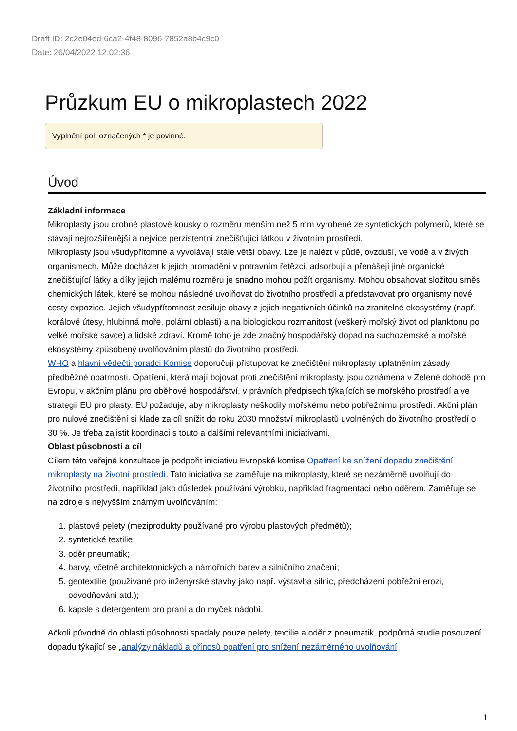Draft ID: 2c2e04ed-6ca2-4f48-8096-7852a8b4c9c0
Date: 26/04/2022 12:02:36
Průzkum EU o mikroplastech 2022
Vyplnění polí označených * je povinné.
Úvod
Základní informace
Mikroplasty jsou drobné plastové kousky o rozměru menším než 5 mm vyrobené ze syntetických polymerů, které se stávají nejrozšířenější a nejvíce perzistentní znečišťující látkou v životním prostředí.
Mikroplasty jsou všudypřítomné a vyvolávají stále větší obavy. Lze je nalézt v půdě, ovzduší, ve vodě a v živých organismech. Může docházet k jejich hromadění v potravním řetězci, adsorbují a přenášejí jiné organické znečišťující látky a díky jejich malému rozměru je snadno mohou požít organismy. Mohou obsahovat složitou směs chemických látek, které se mohou následně uvolňovat do životního prostředí a představovat pro organismy nové cesty expozice. Jejich všudypřítomnost zesiluje obavy z jejich negativních účinků na zranitelné ekosystémy (např. korálové útesy, hlubinná moře, polární oblasti) a na biologickou rozmanitost (veškerý mořský život od planktonu po velké mořské savce) a lidské zdraví. Kromě toho je zde značný hospodářský dopad na suchozemské a mořské ekosystémy způsobený uvolňováním plastů do životního prostředí.
WHO a hlavní vědečtí poradci Komise doporučují přistupovat ke znečištění mikroplasty uplatněním zásady předběžné opatrnosti. Opatření, která mají bojovat proti znečištění mikroplasty, jsou oznámena v Zelené dohodě pro Evropu, v akčním plánu pro oběhové hospodářství, v právních předpisech týkajících se mořského prostředí a ve strategii EU pro plasty. EU požaduje, aby mikroplasty neškodily mořskému nebo pobřežnímu prostředí. Akční plán pro nulové znečištění si klade za cíl snížit do roku 2030 množství mikroplastů uvolněných do životního prostředí o 30 %. Je třeba zajistit koordinaci s touto a dalšími relevantními iniciativami.
Oblast působnosti a cíl
Cílem této veřejné konzultace je podpořit iniciativu Evropské komise Opatření ke snížení dopadu znečištění mikroplasty na životní prostředí. Tato iniciativa se zaměřuje na mikroplasty, které se nezáměrně uvolňují do životního prostředí, například jako důsledek používání výrobku, například fragmentací nebo oděrem. Zaměřuje se na zdroje s nejvyšším známým uvolňováním:
1. plastové pelety (meziprodukty používané pro výrobu plastových předmětů);
2. syntetické textilie;
3. oděr pneumatik;
4. barvy, včetně architektonických a námořních barev a silničního značení;
5. geotextilie (používané pro inženýrské stavby jako např. výstavba silnic, předcházení pobřežní erozi, odvodňování atd.);
6. kapsle s detergentem pro praní a do myček nádobí.
Ačkoli původně do oblasti působnosti spadaly pouze pelety, textilie a oděr z pneumatik, podpůrná studie posouzení dopadu týkající se „analýzy nákladů a přínosů opatření pro snížení nezáměrného uvolňování
1